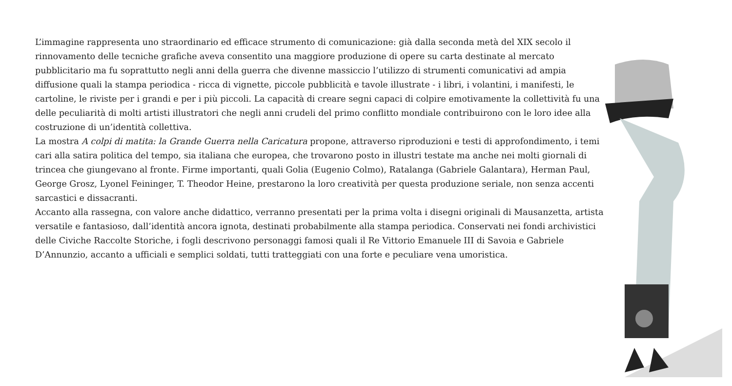L’immagine rappresenta uno straordinario ed efficace strumento di comunicazione: già dalla seconda metà del XIX secolo il rinnovamento delle tecniche grafiche aveva consentito una maggiore produzione di opere su carta destinate al mercato pubblicitario ma fu soprattutto negli anni della guerra che divenne massiccio l’utilizzo di strumenti comunicativi ad ampia diffusione quali la stampa periodica - ricca di vignette, piccole pubblicità e tavole illustrate - i libri, i volantini, i manifesti, le cartoline, le riviste per i grandi e per i più piccoli. La capacità di creare segni capaci di colpire emotivamente la collettività fu una delle peculiarità di molti artisti illustratori che negli anni crudeli del primo conflitto mondiale contribuirono con le loro idee alla costruzione di un’identità collettiva.
La mostra A colpi di matita: la Grande Guerra nella Caricatura propone, attraverso riproduzioni e testi di approfondimento, i temi cari alla satira politica del tempo, sia italiana che europea, che trovarono posto in illustri testate ma anche nei molti giornali di trincea che giungevano al fronte. Firme importanti, quali Golia (Eugenio Colmo), Ratalanga (Gabriele Galantara), Herman Paul, George Grosz, Lyonel Feininger, T. Theodor Heine, prestarono la loro creatività per questa produzione seriale, non senza accenti sarcastici e dissacranti.
Accanto alla rassegna, con valore anche didattico, verranno presentati per la prima volta i disegni originali di Mausanzetta, artista versatile e fantasioso, dall’identità ancora ignota, destinati probabilmente alla stampa periodica. Conservati nei fondi archivistici delle Civiche Raccolte Storiche, i fogli descrivono personaggi famosi quali il Re Vittorio Emanuele III di Savoia e Gabriele D’Annunzio, accanto a ufficiali e semplici soldati, tutti tratteggiati con una forte e peculiare vena umoristica.